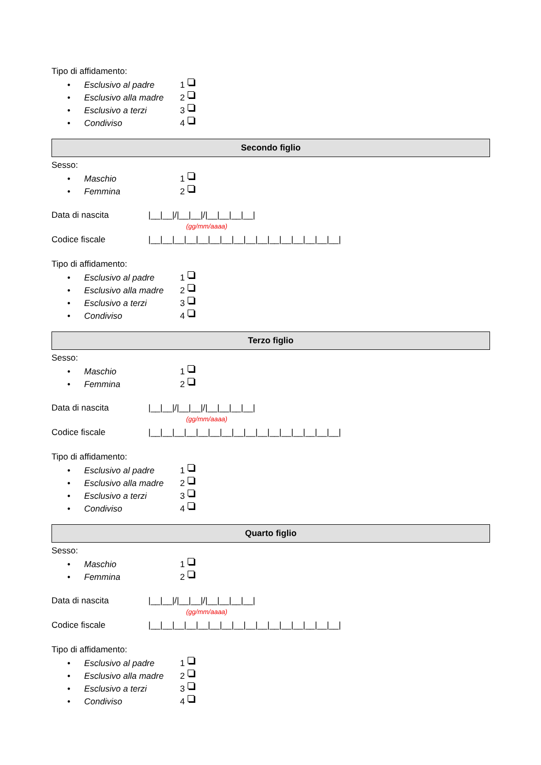Tipo di affidamento:
• Esclusivo al padre 1
• Esclusivo alla madre 2
• Esclusivo a terzi 3
• Condiviso 4
Secondo figlio
Sesso:
• Maschio 1
• Femmina 2
Data di nascita |__|__|/|__|__|/|__|__|__|__|
(gg/mm/aaaa)
Codice fiscale |__|__|__|__|__|__|__|__|__|__|__|__|__|__|__|__|
Tipo di affidamento:
• Esclusivo al padre 1
• Esclusivo alla madre 2
• Esclusivo a terzi 3
• Condiviso 4
Terzo figlio
Sesso:
• Maschio 1
• Femmina 2
Data di nascita |__|__|/|__|__|/|__|__|__|__|
(gg/mm/aaaa)
Codice fiscale |__|__|__|__|__|__|__|__|__|__|__|__|__|__|__|__|
Tipo di affidamento:
• Esclusivo al padre 1
• Esclusivo alla madre 2
• Esclusivo a terzi 3
• Condiviso 4
Quarto figlio
Sesso:
• Maschio 1
• Femmina 2
Data di nascita |__|__|/|__|__|/|__|__|__|__|
(gg/mm/aaaa)
Codice fiscale |__|__|__|__|__|__|__|__|__|__|__|__|__|__|__|__|
Tipo di affidamento:
• Esclusivo al padre 1
• Esclusivo alla madre 2
• Esclusivo a terzi 3
• Condiviso 4